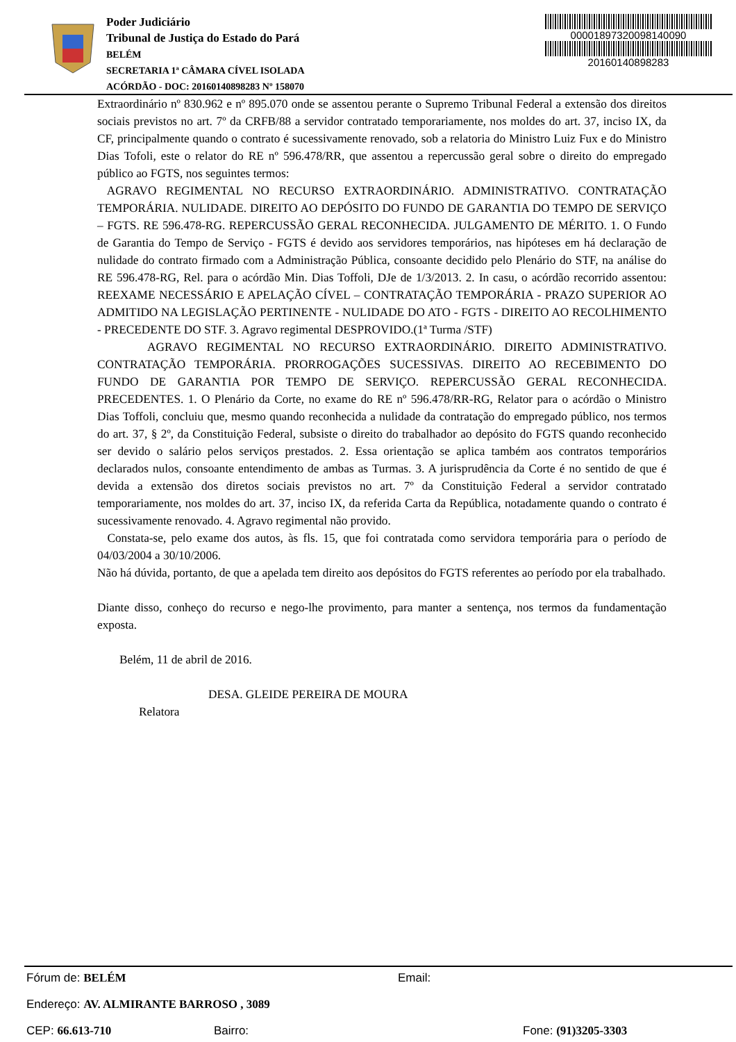Poder Judiciário
Tribunal de Justiça do Estado do Pará
BELÉM
SECRETARIA 1ª CÂMARA CÍVEL ISOLADA
ACÓRDÃO - DOC: 20160140898283 Nº 158070
00001897320098140090
20160140898283
Extraordinário nº 830.962 e nº 895.070 onde se assentou perante o Supremo Tribunal Federal a extensão dos direitos sociais previstos no art. 7º da CRFB/88 a servidor contratado temporariamente, nos moldes do art. 37, inciso IX, da CF, principalmente quando o contrato é sucessivamente renovado, sob a relatoria do Ministro Luiz Fux e do Ministro Dias Tofoli, este o relator do RE nº 596.478/RR, que assentou a repercussão geral sobre o direito do empregado público ao FGTS, nos seguintes termos:
AGRAVO REGIMENTAL NO RECURSO EXTRAORDINÁRIO. ADMINISTRATIVO. CONTRATAÇÃO TEMPORÁRIA. NULIDADE. DIREITO AO DEPÓSITO DO FUNDO DE GARANTIA DO TEMPO DE SERVIÇO – FGTS. RE 596.478-RG. REPERCUSSÃO GERAL RECONHECIDA. JULGAMENTO DE MÉRITO. 1. O Fundo de Garantia do Tempo de Serviço - FGTS é devido aos servidores temporários, nas hipóteses em há declaração de nulidade do contrato firmado com a Administração Pública, consoante decidido pelo Plenário do STF, na análise do RE 596.478-RG, Rel. para o acórdão Min. Dias Toffoli, DJe de 1/3/2013. 2. In casu, o acórdão recorrido assentou: REEXAME NECESSÁRIO E APELAÇÃO CÍVEL – CONTRATAÇÃO TEMPORÁRIA - PRAZO SUPERIOR AO ADMITIDO NA LEGISLAÇÃO PERTINENTE - NULIDADE DO ATO - FGTS - DIREITO AO RECOLHIMENTO - PRECEDENTE DO STF. 3. Agravo regimental DESPROVIDO.(1ª Turma /STF)
AGRAVO REGIMENTAL NO RECURSO EXTRAORDINÁRIO. DIREITO ADMINISTRATIVO. CONTRATAÇÃO TEMPORÁRIA. PRORROGAÇÕES SUCESSIVAS. DIREITO AO RECEBIMENTO DO FUNDO DE GARANTIA POR TEMPO DE SERVIÇO. REPERCUSSÃO GERAL RECONHECIDA. PRECEDENTES. 1. O Plenário da Corte, no exame do RE nº 596.478/RR-RG, Relator para o acórdão o Ministro Dias Toffoli, concluiu que, mesmo quando reconhecida a nulidade da contratação do empregado público, nos termos do art. 37, § 2º, da Constituição Federal, subsiste o direito do trabalhador ao depósito do FGTS quando reconhecido ser devido o salário pelos serviços prestados. 2. Essa orientação se aplica também aos contratos temporários declarados nulos, consoante entendimento de ambas as Turmas. 3. A jurisprudência da Corte é no sentido de que é devida a extensão dos diretos sociais previstos no art. 7º da Constituição Federal a servidor contratado temporariamente, nos moldes do art. 37, inciso IX, da referida Carta da República, notadamente quando o contrato é sucessivamente renovado. 4. Agravo regimental não provido.
Constata-se, pelo exame dos autos, às fls. 15, que foi contratada como servidora temporária para o período de 04/03/2004 a 30/10/2006.
Não há dúvida, portanto, de que a apelada tem direito aos depósitos do FGTS referentes ao período por ela trabalhado.
Diante disso, conheço do recurso e nego-lhe provimento, para manter a sentença, nos termos da fundamentação exposta.
Belém, 11 de abril de 2016.
DESA. GLEIDE PEREIRA DE MOURA
Relatora
Fórum de: BELÉM Email:
Endereço: AV. ALMIRANTE BARROSO , 3089
CEP: 66.613-710 Bairro: Fone: (91)3205-3303